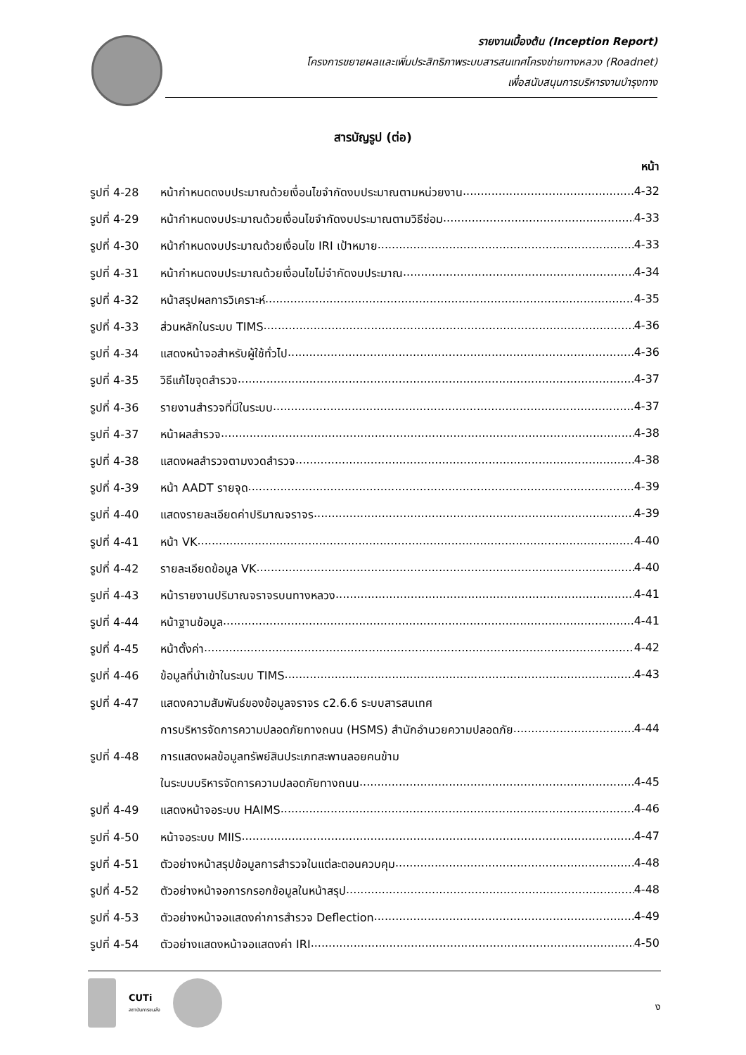รายงานเบื้องต้น (Inception Report)
โครงการขยายผลและเพิ่มประสิทธิภาพระบบสารสนเทศโครงข่ายทางหลวง (Roadnet)
เพื่อสนับสนุนการบริหารงานบำรุงทาง
สารบัญรูป (ต่อ)
หน้า
รูปที่ 4-28 หน้ากำหนดดงบประมาณด้วยเงื่อนไขจำกัดงบประมาณตามหน่วยงาน 4-32
รูปที่ 4-29 หน้ากำหนดงบประมาณด้วยเงื่อนไขจำกัดงบประมาณตามวิธีซ่อม 4-33
รูปที่ 4-30 หน้ากำหนดงบประมาณด้วยเงื่อนไข IRI เป้าหมาย 4-33
รูปที่ 4-31 หน้ากำหนดงบประมาณด้วยเงื่อนไขไม่จำกัดงบประมาณ 4-34
รูปที่ 4-32 หน้าสรุปผลการวิเคราะห์ 4-35
รูปที่ 4-33 ส่วนหลักในระบบ TIMS 4-36
รูปที่ 4-34 แสดงหน้าจอสำหรับผู้ใช้ทั่วไป 4-36
รูปที่ 4-35 วิธีแก้ไขจุดสำรวจ 4-37
รูปที่ 4-36 รายงานสำรวจที่มีในระบบ 4-37
รูปที่ 4-37 หน้าผลสำรวจ 4-38
รูปที่ 4-38 แสดงผลสำรวจตามงวดสำรวจ 4-38
รูปที่ 4-39 หน้า AADT รายจุด 4-39
รูปที่ 4-40 แสดงรายละเอียดค่าปริมาณจราจร 4-39
รูปที่ 4-41 หน้า VK 4-40
รูปที่ 4-42 รายละเอียดข้อมูล VK 4-40
รูปที่ 4-43 หน้ารายงานปริมาณจราจรบนทางหลวง 4-41
รูปที่ 4-44 หน้าฐานข้อมูล 4-41
รูปที่ 4-45 หน้าตั้งค่า 4-42
รูปที่ 4-46 ข้อมูลที่นำเข้าในระบบ TIMS 4-43
รูปที่ 4-47 แสดงความสัมพันธ์ของข้อมูลจราจร c2.6.6 ระบบสารสนเทศ
การบริหารจัดการความปลอดภัยทางถนน (HSMS) สำนักอำนวยความปลอดภัย 4-44
รูปที่ 4-48 การแสดงผลข้อมูลทรัพย์สินประเภทสะพานลอยคนข้าม
ในระบบบริหารจัดการความปลอดภัยทางถนน 4-45
รูปที่ 4-49 แสดงหน้าจอระบบ HAIMS 4-46
รูปที่ 4-50 หน้าจอระบบ MIIS 4-47
รูปที่ 4-51 ตัวอย่างหน้าสรุปข้อมูลการสำรวจในแต่ละตอนควบคุม 4-48
รูปที่ 4-52 ตัวอย่างหน้าจอการกรอกข้อมูลในหน้าสรุป 4-48
รูปที่ 4-53 ตัวอย่างหน้าจอแสดงค่าการสำรวจ Deflection 4-49
รูปที่ 4-54 ตัวอย่างแสดงหน้าจอแสดงค่า IRI 4-50
CUTi
สถาบันการขนส่ง
ง